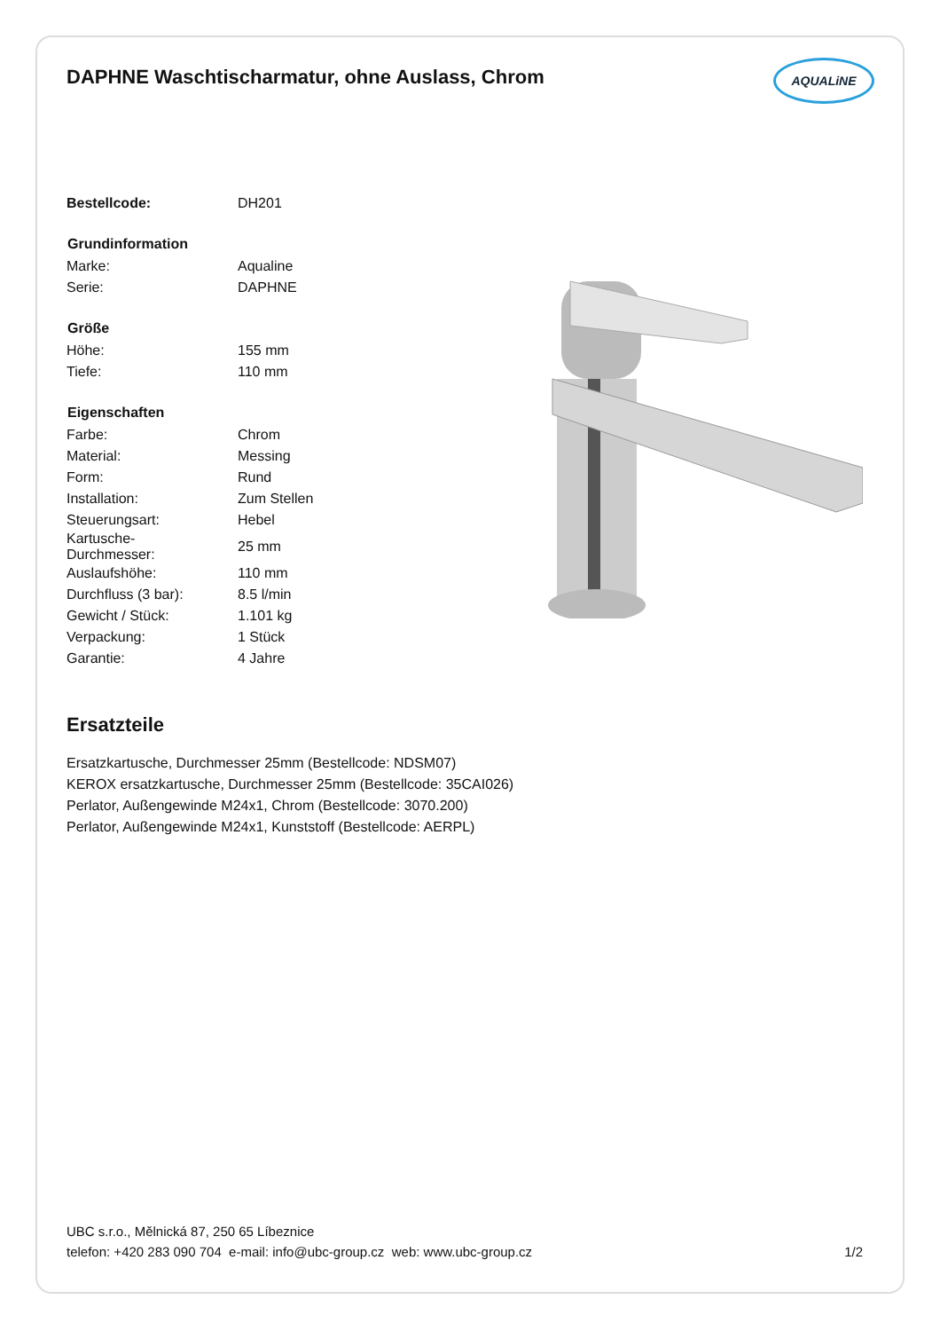DAPHNE Waschtischarmatur, ohne Auslass, Chrom
AQUALiNE
| Bestellcode: | DH201 |
| Grundinformation | |
| Marke: | Aqualine |
| Serie: | DAPHNE |
| Größe | |
| Höhe: | 155 mm |
| Tiefe: | 110 mm |
| Eigenschaften | |
| Farbe: | Chrom |
| Material: | Messing |
| Form: | Rund |
| Installation: | Zum Stellen |
| Steuerungsart: | Hebel |
| Kartusche- Durchmesser: | 25 mm |
| Auslaufshöhe: | 110 mm |
| Durchfluss (3 bar): | 8.5 l/min |
| Gewicht / Stück: | 1.101 kg |
| Verpackung: | 1 Stück |
| Garantie: | 4 Jahre |
Ersatzteile
Ersatzkartusche, Durchmesser 25mm (Bestellcode: NDSM07)
KEROX ersatzkartusche, Durchmesser 25mm (Bestellcode: 35CAI026)
Perlator, Außengewinde M24x1, Chrom (Bestellcode: 3070.200)
Perlator, Außengewinde M24x1, Kunststoff (Bestellcode: AERPL)
UBC s.r.o., Mělnická 87, 250 65 Líbeznice
telefon: +420 283 090 704 e-mail: info@ubc-group.cz web: www.ubc-group.cz
1/2